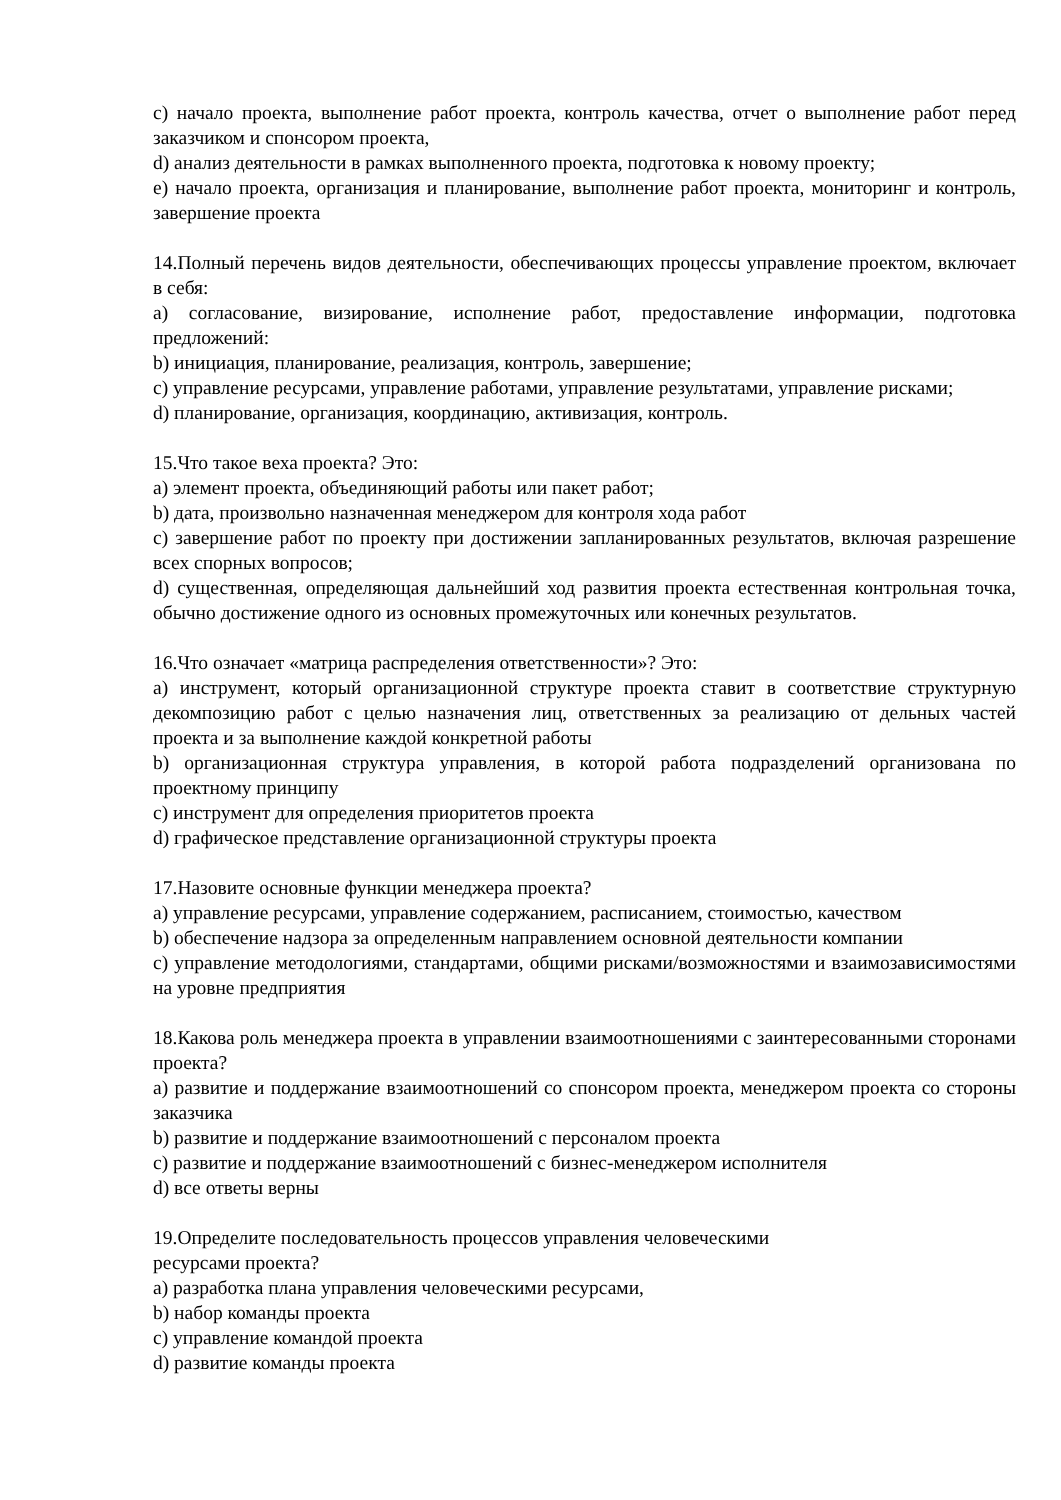c) начало проекта, выполнение работ проекта, контроль качества, отчет о выполнение работ перед заказчиком и спонсором проекта,
d) анализ деятельности в рамках выполненного проекта, подготовка к новому проекту;
e) начало проекта, организация и планирование, выполнение работ проекта, мониторинг и контроль, завершение проекта
14.Полный перечень видов деятельности, обеспечивающих процессы управление проектом, включает в себя:
a) согласование, визирование, исполнение работ, предоставление информации, подготовка предложений:
b) инициация, планирование, реализация, контроль, завершение;
c) управление ресурсами, управление работами, управление результатами, управление рисками;
d) планирование, организация, координацию, активизация, контроль.
15.Что такое веха проекта? Это:
a) элемент проекта, объединяющий работы или пакет работ;
b) дата, произвольно назначенная менеджером для контроля хода работ
c) завершение работ по проекту при достижении запланированных результатов, включая разрешение всех спорных вопросов;
d) существенная, определяющая дальнейший ход развития проекта естественная контрольная точка, обычно достижение одного из основных промежуточных или конечных результатов.
16.Что означает «матрица распределения ответственности»? Это:
a) инструмент, который организационной структуре проекта ставит в соответствие структурную декомпозицию работ с целью назначения лиц, ответственных за реализацию от дельных частей проекта и за выполнение каждой конкретной работы
b) организационная структура управления, в которой работа подразделений организована по проектному принципу
c) инструмент для определения приоритетов проекта
d) графическое представление организационной структуры проекта
17.Назовите основные функции менеджера проекта?
a) управление ресурсами, управление содержанием, расписанием, стоимостью, качеством
b) обеспечение надзора за определенным направлением основной деятельности компании
c) управление методологиями, стандартами, общими рисками/возможностями и взаимозависимостями на уровне предприятия
18.Какова роль менеджера проекта в управлении взаимоотношениями с заинтересованными сторонами проекта?
a) развитие и поддержание взаимоотношений со спонсором проекта, менеджером проекта со стороны заказчика
b) развитие и поддержание взаимоотношений с персоналом проекта
c) развитие и поддержание взаимоотношений с бизнес-менеджером исполнителя
d) все ответы верны
19.Определите последовательность процессов управления человеческими
ресурсами проекта?
a) разработка плана управления человеческими ресурсами,
b) набор команды проекта
c) управление командой проекта
d) развитие команды проекта